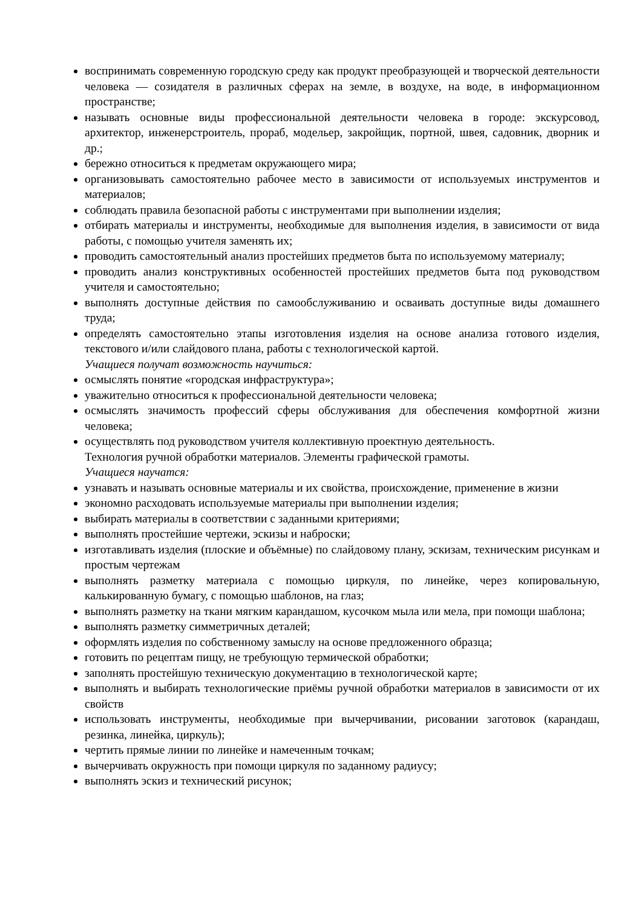воспринимать современную городскую среду как продукт преобразующей и творческой деятельности человека — созидателя в различных сферах на земле, в воздухе, на воде, в информационном пространстве;
называть основные виды профессиональной деятельности человека в городе: экскурсовод, архитектор, инженерстроитель, прораб, модельер, закройщик, портной, швея, садовник, дворник и др.;
бережно относиться к предметам окружающего мира;
организовывать самостоятельно рабочее место в зависимости от используемых инструментов и материалов;
соблюдать правила безопасной работы с инструментами при выполнении изделия;
отбирать материалы и инструменты, необходимые для выполнения изделия, в зависимости от вида работы, с помощью учителя заменять их;
проводить самостоятельный анализ простейших предметов быта по используемому материалу;
проводить анализ конструктивных особенностей простейших предметов быта под руководством учителя и самостоятельно;
выполнять доступные действия по самообслуживанию и осваивать доступные виды домашнего труда;
определять самостоятельно этапы изготовления изделия на основе анализа готового изделия, текстового и/или слайдового плана, работы с технологической картой.
Учащиеся получат возможность научиться:
осмыслять понятие «городская инфраструктура»;
уважительно относиться к профессиональной деятельности человека;
осмыслять значимость профессий сферы обслуживания для обеспечения комфортной жизни человека;
осуществлять под руководством учителя коллективную проектную деятельность.
Технология ручной обработки материалов. Элементы графической грамоты.
Учащиеся научатся:
узнавать и называть основные материалы и их свойства, происхождение, применение в жизни
экономно расходовать используемые материалы при выполнении изделия;
выбирать материалы в соответствии с заданными критериями;
выполнять простейшие чертежи, эскизы и наброски;
изготавливать изделия (плоские и объёмные) по слайдовому плану, эскизам, техническим рисункам и простым чертежам
выполнять разметку материала с помощью циркуля, по линейке, через копировальную, калькированную бумагу, с помощью шаблонов, на глаз;
выполнять разметку на ткани мягким карандашом, кусочком мыла или мела, при помощи шаблона;
выполнять разметку симметричных деталей;
оформлять изделия по собственному замыслу на основе предложенного образца;
готовить по рецептам пищу, не требующую термической обработки;
заполнять простейшую техническую документацию в технологической карте;
выполнять и выбирать технологические приёмы ручной обработки материалов в зависимости от их свойств
использовать инструменты, необходимые при вычерчивании, рисовании заготовок (карандаш, резинка, линейка, циркуль);
чертить прямые линии по линейке и намеченным точкам;
вычерчивать окружность при помощи циркуля по заданному радиусу;
выполнять эскиз и технический рисунок;